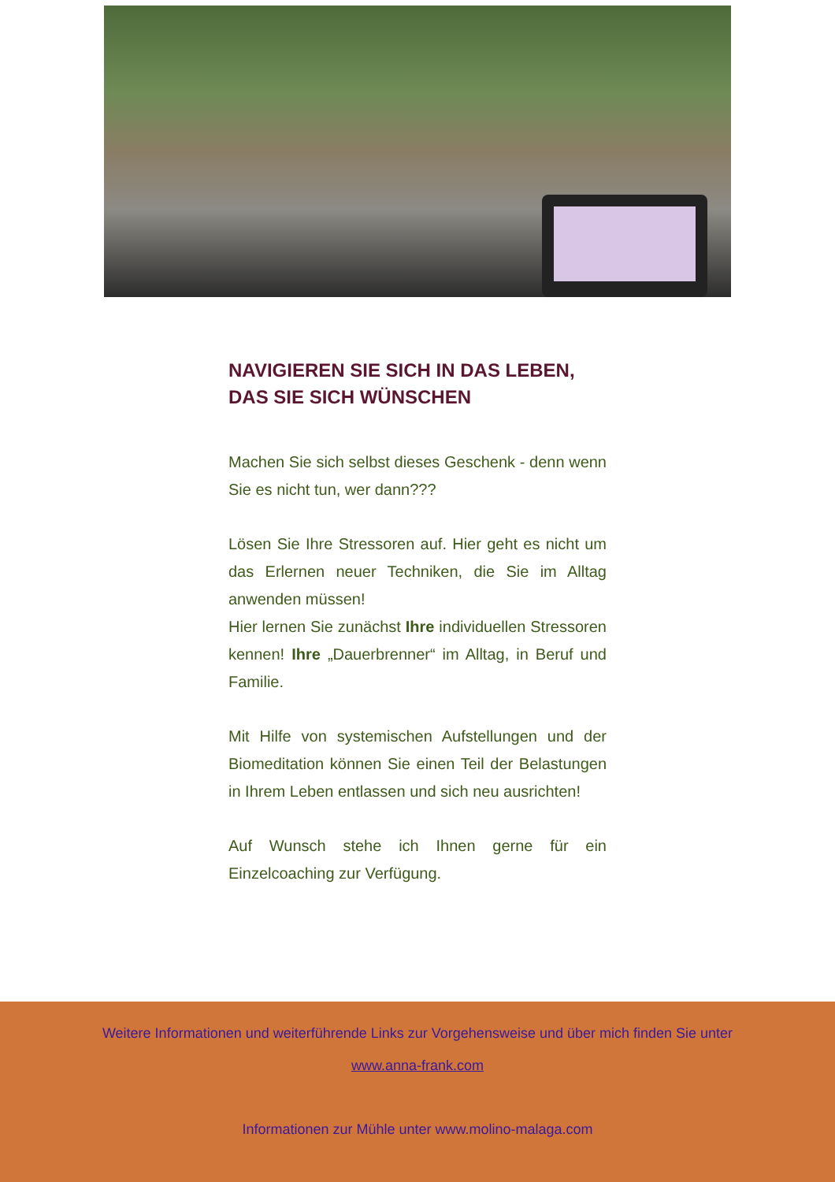NAVIGIEREN SIE SICH IN DAS LEBEN,
DAS SIE SICH WÜNSCHEN
Machen Sie sich selbst dieses Geschenk - denn wenn Sie es nicht tun, wer dann???
Lösen Sie Ihre Stressoren auf. Hier geht es nicht um das Erlernen neuer Techniken, die Sie im Alltag anwenden müssen!
Hier lernen Sie zunächst Ihre individuellen Stressoren kennen! Ihre „Dauerbrenner“ im Alltag, in Beruf und Familie.
Mit Hilfe von systemischen Aufstellungen und der Biomeditation können Sie einen Teil der Belastungen in Ihrem Leben entlassen und sich neu ausrichten!
Auf Wunsch stehe ich Ihnen gerne für ein Einzelcoaching zur Verfügung.
Weitere Informationen und weiterführende Links zur Vorgehensweise und über mich finden Sie unter
www.anna-frank.com
Informationen zur Mühle unter www.molino-malaga.com